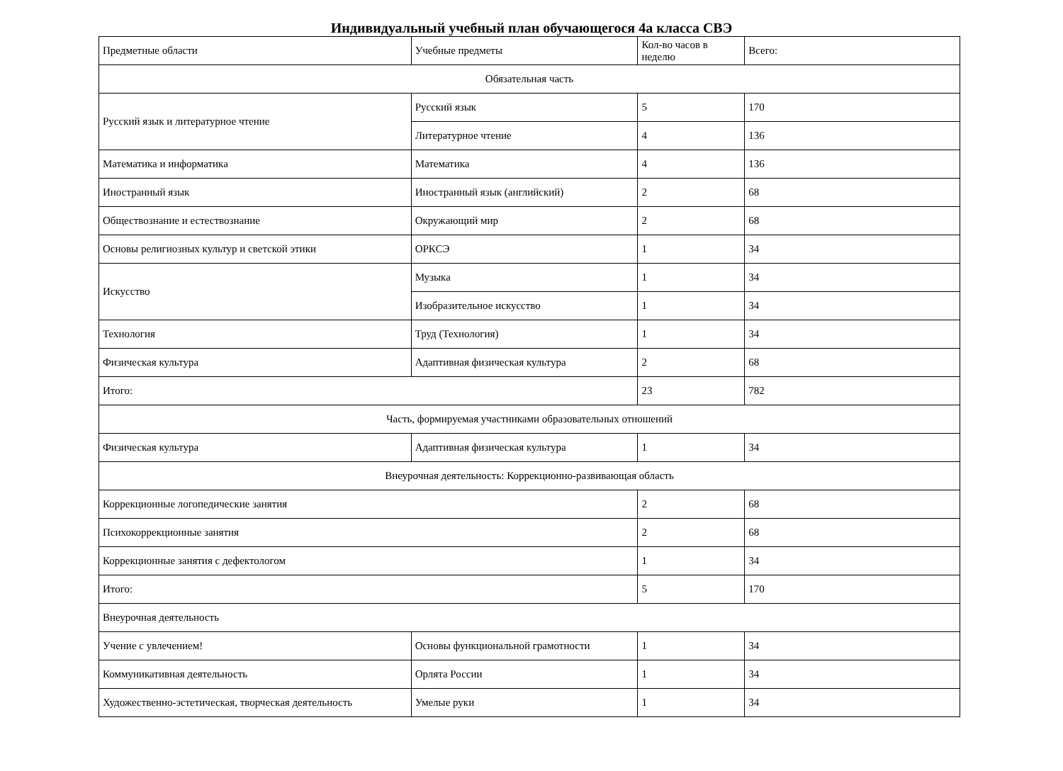Индивидуальный учебный план обучающегося 4а класса СВЭ
| Предметные области | Учебные предметы | Кол-во часов в неделю | Всего: |
| Обязательная часть | | | |
| Русский язык и литературное чтение | Русский язык | 5 | 170 |
| | Литературное чтение | 4 | 136 |
| Математика и информатика | Математика | 4 | 136 |
| Иностранный язык | Иностранный язык (английский) | 2 | 68 |
| Обществознание и естествознание | Окружающий мир | 2 | 68 |
| Основы религиозных культур и светской этики | ОРКСЭ | 1 | 34 |
| Искусство | Музыка | 1 | 34 |
| | Изобразительное искусство | 1 | 34 |
| Технология | Труд (Технология) | 1 | 34 |
| Физическая культура | Адаптивная физическая культура | 2 | 68 |
| Итого: | | 23 | 782 |
| Часть, формируемая участниками образовательных отношений | | | |
| Физическая культура | Адаптивная физическая культура | 1 | 34 |
| Внеурочная деятельность: Коррекционно-развивающая область | | | |
| Коррекционные логопедические занятия | | 2 | 68 |
| Психокоррекционные занятия | | 2 | 68 |
| Коррекционные занятия с дефектологом | | 1 | 34 |
| Итого: | | 5 | 170 |
| Внеурочная деятельность | | | |
| Учение с увлечением! | Основы функциональной грамотности | 1 | 34 |
| Коммуникативная деятельность | Орлята России | 1 | 34 |
| Художественно-эстетическая, творческая деятельность | Умелые руки | 1 | 34 |